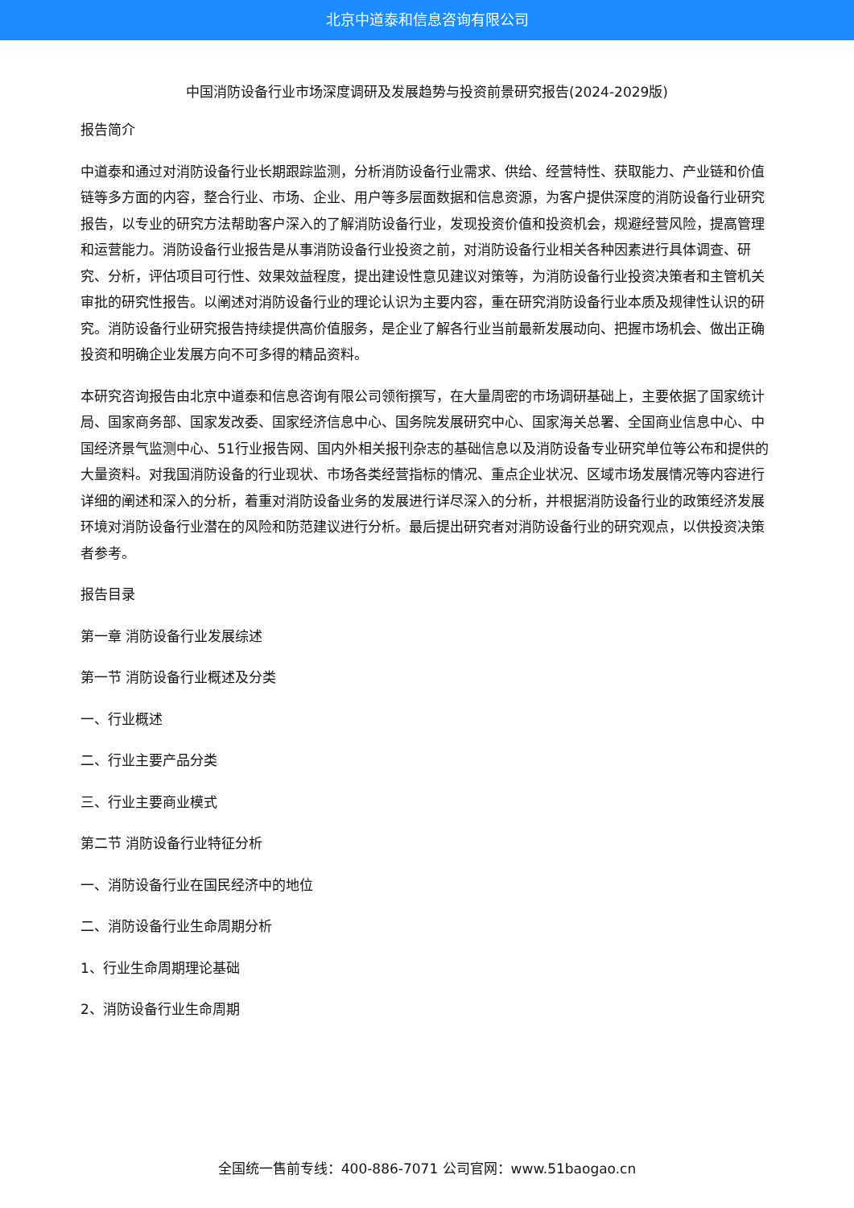北京中道泰和信息咨询有限公司
中国消防设备行业市场深度调研及发展趋势与投资前景研究报告(2024-2029版)
报告简介
中道泰和通过对消防设备行业长期跟踪监测，分析消防设备行业需求、供给、经营特性、获取能力、产业链和价值链等多方面的内容，整合行业、市场、企业、用户等多层面数据和信息资源，为客户提供深度的消防设备行业研究报告，以专业的研究方法帮助客户深入的了解消防设备行业，发现投资价值和投资机会，规避经营风险，提高管理和运营能力。消防设备行业报告是从事消防设备行业投资之前，对消防设备行业相关各种因素进行具体调查、研究、分析，评估项目可行性、效果效益程度，提出建设性意见建议对策等，为消防设备行业投资决策者和主管机关审批的研究性报告。以阐述对消防设备行业的理论认识为主要内容，重在研究消防设备行业本质及规律性认识的研究。消防设备行业研究报告持续提供高价值服务，是企业了解各行业当前最新发展动向、把握市场机会、做出正确投资和明确企业发展方向不可多得的精品资料。
本研究咨询报告由北京中道泰和信息咨询有限公司领衔撰写，在大量周密的市场调研基础上，主要依据了国家统计局、国家商务部、国家发改委、国家经济信息中心、国务院发展研究中心、国家海关总署、全国商业信息中心、中国经济景气监测中心、51行业报告网、国内外相关报刊杂志的基础信息以及消防设备专业研究单位等公布和提供的大量资料。对我国消防设备的行业现状、市场各类经营指标的情况、重点企业状况、区域市场发展情况等内容进行详细的阐述和深入的分析，着重对消防设备业务的发展进行详尽深入的分析，并根据消防设备行业的政策经济发展环境对消防设备行业潜在的风险和防范建议进行分析。最后提出研究者对消防设备行业的研究观点，以供投资决策者参考。
报告目录
第一章 消防设备行业发展综述
第一节 消防设备行业概述及分类
一、行业概述
二、行业主要产品分类
三、行业主要商业模式
第二节 消防设备行业特征分析
一、消防设备行业在国民经济中的地位
二、消防设备行业生命周期分析
1、行业生命周期理论基础
2、消防设备行业生命周期
全国统一售前专线：400-886-7071 公司官网：www.51baogao.cn